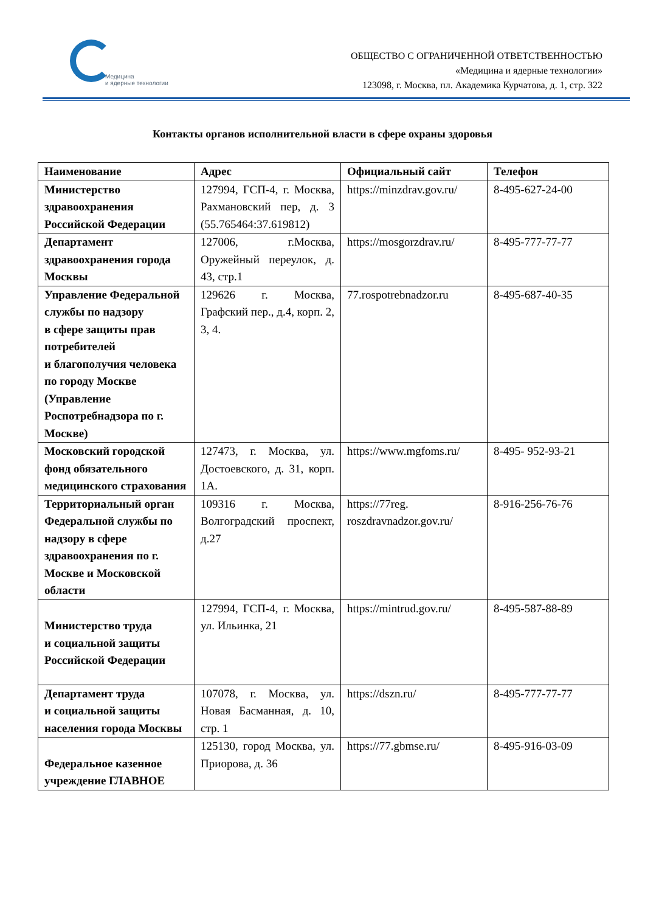Медицина
и ядерные технологии
ОБЩЕСТВО С ОГРАНИЧЕННОЙ ОТВЕТСТВЕННОСТЬЮ
«Медицина и ядерные технологии»
123098, г. Москва, пл. Академика Курчатова, д. 1, стр. 322
Контакты органов исполнительной власти в сфере охраны здоровья
| Наименование | Адрес | Официальный сайт | Телефон |
| --- | --- | --- | --- |
| Министерство здравоохранения Российской Федерации | 127994, ГСП-4, г. Москва, Рахмановский пер, д. 3 (55.765464:37.619812) | https://minzdrav.gov.ru/ | 8-495-627-24-00 |
| Департамент здравоохранения города Москвы | 127006, г.Москва, Оружейный переулок, д. 43, стр.1 | https://mosgorzdrav.ru/ | 8-495-777-77-77 |
| Управление Федеральной службы по надзору в сфере защиты прав потребителей и благополучия человека по городу Москве (Управление Роспотребнадзора по г. Москве) | 129626 г. Москва, Графский пер., д.4, корп. 2, 3, 4. | 77.rospotrebnadzor.ru | 8-495-687-40-35 |
| Московский городской фонд обязательного медицинского страхования | 127473, г. Москва, ул. Достоевского, д. 31, корп. 1А. | https://www.mgfoms.ru/ | 8-495- 952-93-21 |
| Территориальный орган Федеральной службы по надзору в сфере здравоохранения по г. Москве и Московской области | 109316 г. Москва, Волгоградский проспект, д.27 | https://77reg. roszdravnadzor.gov.ru/ | 8-916-256-76-76 |
| Министерство труда и социальной защиты Российской Федерации | 127994, ГСП-4, г. Москва, ул. Ильинка, 21 | https://mintrud.gov.ru/ | 8-495-587-88-89 |
| Департамент труда и социальной защиты населения города Москвы | 107078, г. Москва, ул. Новая Басманная, д. 10, стр. 1 | https://dszn.ru/ | 8-495-777-77-77 |
| Федеральное казенное учреждение ГЛАВНОЕ | 125130, город Москва, ул. Приорова, д. 36 | https://77.gbmse.ru/ | 8-495-916-03-09 |